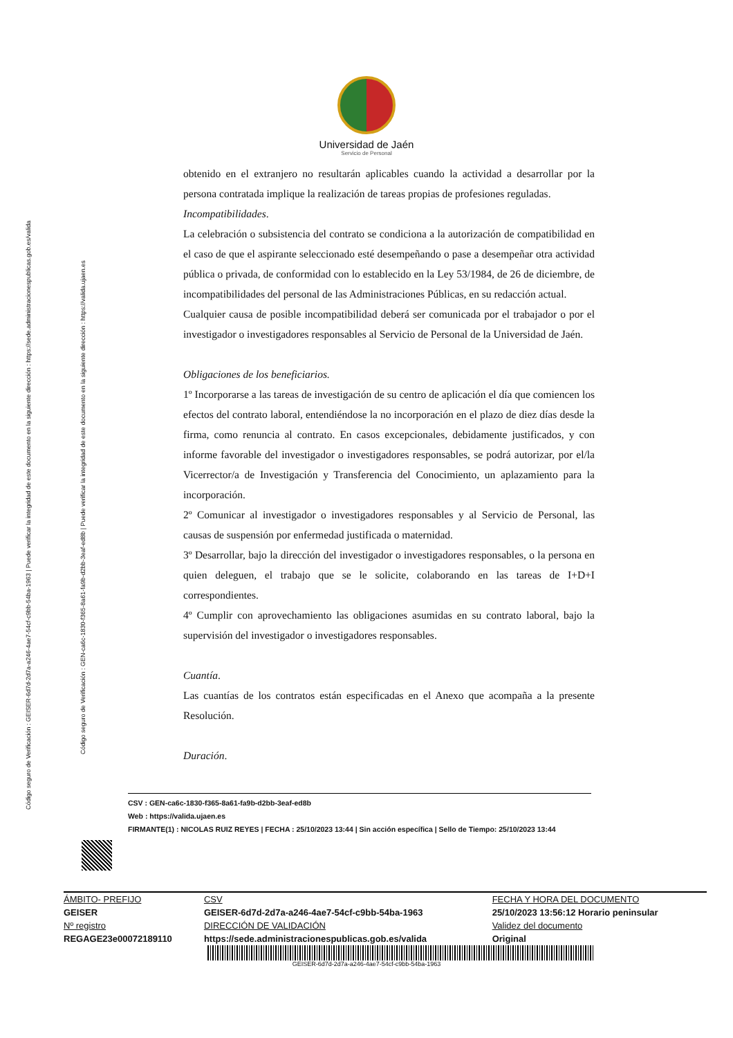Código seguro de Verificación : GEISER-6d7d-2d7a-a246-4ae7-54cf-c9bb-54ba-1963 | Puede verificar la integridad de este documento en la siguiente dirección : https://sede.administracionespublicas.gob.es/valida
Código seguro de Verificación : GEN-ca6c-1830-f365-8a61-fa9b-d2bb-3eaf-ed8b | Puede verificar la integridad de este documento en la siguiente dirección : https://valida.ujaen.es
Universidad de Jaén
Servicio de Personal
obtenido en el extranjero no resultarán aplicables cuando la actividad a desarrollar por la persona contratada implique la realización de tareas propias de profesiones reguladas.
Incompatibilidades.
La celebración o subsistencia del contrato se condiciona a la autorización de compatibilidad en el caso de que el aspirante seleccionado esté desempeñando o pase a desempeñar otra actividad pública o privada, de conformidad con lo establecido en la Ley 53/1984, de 26 de diciembre, de incompatibilidades del personal de las Administraciones Públicas, en su redacción actual.
Cualquier causa de posible incompatibilidad deberá ser comunicada por el trabajador o por el investigador o investigadores responsables al Servicio de Personal de la Universidad de Jaén.
Obligaciones de los beneficiarios.
1º Incorporarse a las tareas de investigación de su centro de aplicación el día que comiencen los efectos del contrato laboral, entendiéndose la no incorporación en el plazo de diez días desde la firma, como renuncia al contrato. En casos excepcionales, debidamente justificados, y con informe favorable del investigador o investigadores responsables, se podrá autorizar, por el/la Vicerrector/a de Investigación y Transferencia del Conocimiento, un aplazamiento para la incorporación.
2º Comunicar al investigador o investigadores responsables y al Servicio de Personal, las causas de suspensión por enfermedad justificada o maternidad.
3º Desarrollar, bajo la dirección del investigador o investigadores responsables, o la persona en quien deleguen, el trabajo que se le solicite, colaborando en las tareas de I+D+I correspondientes.
4º Cumplir con aprovechamiento las obligaciones asumidas en su contrato laboral, bajo la supervisión del investigador o investigadores responsables.
Cuantía.
Las cuantías de los contratos están especificadas en el Anexo que acompaña a la presente Resolución.
Duración.
CSV : GEN-ca6c-1830-f365-8a61-fa9b-d2bb-3eaf-ed8b
Web : https://valida.ujaen.es
FIRMANTE(1) : NICOLAS RUIZ REYES | FECHA : 25/10/2023 13:44 | Sin acción específica | Sello de Tiempo: 25/10/2023 13:44
| ÁMBITO- PREFIJO | CSV | FECHA Y HORA DEL DOCUMENTO |
| GEISER | GEISER-6d7d-2d7a-a246-4ae7-54cf-c9bb-54ba-1963 | 25/10/2023 13:56:12 Horario peninsular |
| Nº registro | DIRECCIÓN DE VALIDACIÓN | Validez del documento |
| REGAGE23e00072189110 | https://sede.administracionespublicas.gob.es/valida | Original |
GEISER-6d7d-2d7a-a246-4ae7-54cf-c9bb-54ba-1963